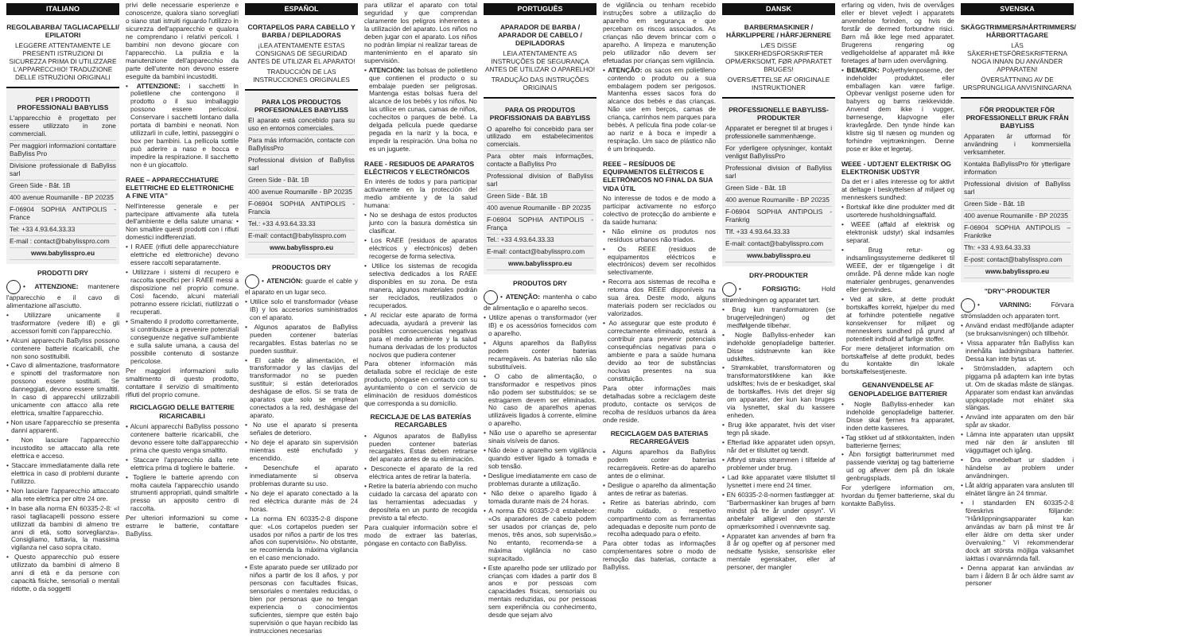ITALIANO
REGOLABARBA/ TAGLIACAPELLI/ EPILATORI
LEGGERE ATTENTAMENTE LE PRESENTI ISTRUZIONI DI SICUREZZA PRIMA DI UTILIZZARE L'APPARECCHIO! TRADUZIONE DELLE ISTRUZIONI ORIGINALI
PER I PRODOTTI PROFESSIONALI BABYLISS
L'apparecchio è progettato per essere utilizzato in zone commerciali.
Per maggiori informazioni contattare BaByliss Pro
Divisione professionale di BaByliss sarl
Green Side - Bât. 1B
400 avenue Roumanille - BP 20235
F-06904 SOPHIA ANTIPOLIS - France
Tel: +33 4.93.64.33.33
E-mail : contact@babylisspro.com
www.babylisspro.eu
PRODOTTI DRY
• ATTENZIONE: mantenere l'apparecchio e il cavo di alimentazione all'asciutto.
• Utilizzare unicamente il trasformatore (vedere IB) e gli accessori forniti con l'apparecchio.
• Alcuni apparecchi BaByliss possono contenere batterie ricaricabili, che non sono sostituibili.
• Cavo di alimentazione, trasformatore e spinotti del trasformatore non possono essere sostituiti. Se danneggiati, devono essere smaltiti. In caso di apparecchi utilizzabili unicamente con attacco alla rete elettrica, smaltire l'apparecchio.
• Non usare l'apparecchio se presenta danni apparenti.
• Non lasciare l'apparecchio incustodito se attaccato alla rete elettrica e acceso.
• Staccare immediatamente dalla rete elettrica in caso di problemi durante l'utilizzo.
• Non lasciare l'apparecchio attaccato alla rete elettrica per oltre 24 ore.
• In base alla norma EN 60335-2-8: «I rasoi tagliacapelli possono essere utilizzati da bambini di almeno tre anni di età, sotto sorveglianza». Consigliamo, tuttavia, la massima vigilanza nel caso sopra citato.
• Questo apparecchio può essere utilizzato da bambini di almeno 8 anni di età e da persone con capacità fisiche, sensoriali o mentali ridotte, o da soggetti
privi delle necessarie esperienze e conoscenze, qualora siano sorvegliati o siano stati istruiti riguardo l'utilizzo in sicurezza dell'apparecchio e qualora ne comprendano i relativi pericoli. I bambini non devono giocare con l'apparecchio. La pulizia e la manutenzione dell'apparecchio da parte dell'utente non devono essere eseguite da bambini incustoditi.
• ATTENZIONE: i sacchetti in polietilene che contengono il prodotto o il suo imballaggio possono essere pericolosi. Conservare i sacchetti lontano dalla portata di bambini e neonati. Non utilizzarli in culle, lettini, passeggini o box per bambini. La pellicola sottile può aderire a naso e bocca e impedire la respirazione. Il sacchetto non è un giocattolo.
RAEE – APPARECCHIATURE ELETTRICHE ED ELETTRONICHE A FINE VITA”
Nell'interesse generale e per partecipare attivamente alla tutela dell'ambiente e della salute umana: • Non smaltire questi prodotti con i rifiuti domestici indifferenziati.
• I RAEE (rifiuti delle apparecchiature elettriche ed elettroniche) devono essere raccolti separatamente.
• Utilizzare i sistemi di recupero e raccolta specifici per i RAEE messi a disposizione nel proprio comune. Così facendo, alcuni materiali potranno essere riciclati, riutilizzati o recuperati.
• Smaltendo il prodotto correttamente, si contribuisce a prevenire potenziali conseguenze negative sull'ambiente e sulla salute umana, a causa del possibile contenuto di sostanze pericolose.
Per maggiori informazioni sullo smaltimento di questo prodotto, contattare il servizio di smaltimento rifiuti del proprio comune.
RICICLAGGIO DELLE BATTERIE RICARICABILI
• Alcuni apparecchi BaByliss possono contenere batterie ricaricabili, che devono essere tolte dall'apparecchio prima che questo venga smaltito.
• Staccare l'apparecchio dalla rete elettrica prima di togliere le batterie.
• Togliere le batterie aprendo con molta cautela l'apparecchio usando strumenti appropriati, quindi smaltirle presso un apposito centro di raccolta.
Per ulteriori informazioni su come estrarre le batterie, contattare BaByliss.
ESPAÑOL
CORTAPELOS PARA CABELLO Y BARBA / DEPILADORAS
¡LEA ATENTAMENTE ESTAS CONSIGNAS DE SEGURIDAD ANTES DE UTILIZAR EL APARATO!
TRADUCCIÓN DE LAS INSTRUCCIONES ORIGINALES
PARA LOS PRODUCTOS PROFESIONALES BABYLISS
El aparato está concebido para su uso en entornos comerciales.
Para más información, contacte con BaBylissPro
Professional division of BaByliss sarl
Green Side - Bât. 1B
400 avenue Roumanille - BP 20235
F-06904 SOPHIA ANTIPOLIS - Francia
Tel.: +33 4.93.64.33.33
E-mail: contact@babylisspro.com
www.babylisspro.eu
PRODUCTOS DRY
• ATENCIÓN: guarde el cable y el aparato en un lugar seco.
• Utilice solo el transformador (véase IB) y los accesorios suministrados con el aparato.
• Algunos aparatos de BaByliss pueden contener baterías recargables. Estas baterías no se pueden sustituir.
• El cable de alimentación, el transformador y las clavijas del transformador no se pueden sustituir; si están deteriorados deshágase de ellos. Si se trata de aparatos que solo se emplean conectados a la red, deshágase del aparato.
• No use el aparato si presenta señales de deterioro.
• No deje el aparato sin supervisión mientras esté enchufado y encendido.
• Desenchufe el aparato inmediatamente si observa problemas durante su uso.
• No deje el aparato conectado a la red eléctrica durante más de 24 horas.
• La norma EN 60335-2-8 dispone que: «Los cortapelos pueden ser usados por niños a partir de los tres años con supervisión». No obstante, se recomienda la máxima vigilancia en el caso mencionado.
• Este aparato puede ser utilizado por niños a partir de los 8 años, y por personas con facultades físicas, sensoriales o mentales reducidas, o bien por personas que no tengan experiencia o conocimientos suficientes, siempre que estén bajo supervisión o que hayan recibido las instrucciones necesarias
para utilizar el aparato con total seguridad y que comprendan claramente los peligros inherentes a la utilización del aparato. Los niños no deben jugar con el aparato. Los niños no podrán limpiar ni realizar tareas de mantenimiento en el aparato sin supervisión.
• ATENCIÓN: las bolsas de polietileno que contienen el producto o su embalaje pueden ser peligrosas. Mantenga estas bolsas fuera del alcance de los bebés y los niños. No las utilice en cunas, camas de niños, cochecitos o parques de bebé. La delgada película puede quedarse pegada en la nariz y la boca, e impedir la respiración. Una bolsa no es un juguete.
RAEE - RESIDUOS DE APARATOS ELÉCTRICOS Y ELECTRÓNICOS
En interés de todos y para participar activamente en la protección del medio ambiente y de la salud humana:
• No se deshaga de estos productos junto con la basura doméstica sin clasificar.
• Los RAEE (residuos de aparatos eléctricos y electrónicos) deben recogerse de forma selectiva.
• Utilice los sistemas de recogida selectiva dedicados a los RAEE disponibles en su zona. De esta manera, algunos materiales podrán ser reciclados, reutilizados o recuperados.
• Al reciclar este aparato de forma adecuada, ayudará a prevenir las posibles consecuencias negativas para el medio ambiente y la salud humana derivadas de los productos nocivos que pudiera contener
Para obtener información más detallada sobre el reciclaje de este producto, póngase en contacto con su ayuntamiento o con el servicio de eliminación de residuos domésticos que corresponda a su domicilio.
RECICLAJE DE LAS BATERÍAS RECARGABLES
• Algunos aparatos de BaByliss pueden contener baterías recargables. Estas deben retirarse del aparato antes de su eliminación.
• Desconecte el aparato de la red eléctrica antes de retirar la batería.
• Retire la batería abriendo con mucho cuidado la carcasa del aparato con las herramientas adecuadas y deposítela en un punto de recogida previsto a tal efecto.
Para cualquier información sobre el modo de extraer las baterías, póngase en contacto con BaByliss.
PORTUGUÊS
APARADOR DE BARBA / APARADOR DE CABELO / DEPILADORAS
LEIA ATENTAMENTE AS INSTRUÇÕES DE SEGURANÇA ANTES DE UTILIZAR O APARELHO!
TRADUÇÃO DAS INSTRUÇÕES ORIGINAIS
PARA OS PRODUTOS PROFISSIONAIS DA BABYLISS
O aparelho foi concebido para ser utilizado em estabelecimentos comerciais.
Para obter mais informações, contacte a BaByliss Pro
Professional division of BaByliss sarl
Green Side - Bât. 1B
400 avenue Roumanille - BP 20235
F-06904 SOPHIA ANTIPOLIS - França
Tel.: +33 4.93.64.33.33
E-mail: contact@babylisspro.com
www.babylisspro.eu
PRODUTOS DRY
• ATENÇÃO: mantenha o cabo de alimentação e o aparelho secos.
• Utilize apenas o transformador (ver IB) e os acessórios fornecidos com o aparelho.
• Alguns aparelhos da BaByliss podem conter baterias recarregáveis. As baterias não são substituíveis.
• O cabo de alimentação, o transformador e respetivos pinos não podem ser substituídos; se se estragarem devem ser eliminados. No caso de aparelhos apenas utilizáveis ligados à corrente, elimine o aparelho.
• Não use o aparelho se apresentar sinais visíveis de danos.
• Não deixe o aparelho sem vigilância quando estiver ligado à tomada e sob tensão.
• Desligue imediatamente em caso de problemas durante a utilização.
• Não deixe o aparelho ligado à tomada durante mais de 24 horas.
• A norma EN 60335-2-8 estabelece: «Os aparadores de cabelo podem ser usados por crianças de, pelo menos, três anos, sob supervisão.» No entanto, recomenda-se a máxima vigilância no caso supracitado.
• Este aparelho pode ser utilizado por crianças com idades a partir dos 8 anos e por pessoas com capacidades físicas, sensoriais ou mentais reduzidas, ou por pessoas sem experiência ou conhecimento, desde que sejam alvo
de vigilância ou tenham recebido instruções sobre a utilização do aparelho em segurança e que percebam os riscos associados. As crianças não devem brincar com o aparelho. A limpeza e manutenção pelo utilizador não devem ser efetuadas por crianças sem vigilância.
• ATENÇÃO: os sacos em polietileno contendo o produto ou a sua embalagem podem ser perigosos. Mantenha esses sacos fora do alcance dos bebés e das crianças. Não use em berços, camas de criança, carrinhos nem parques para bebés. A película fina pode colar-se ao nariz e à boca e impedir a respiração. Um saco de plástico não é um brinquedo.
REEE – RESÍDUOS DE EQUIPAMENTOS ELÉTRICOS E ELETRÓNICOS NO FINAL DA SUA VIDA ÚTIL
No interesse de todos e de modo a participar activamente no esforço colectivo de protecção do ambiente e da saúde humana:
• Não elimine os produtos nos resíduos urbanos não triados.
• Os REEE (resíduos de equipamentos eléctricos e electrónicos) devem ser recolhidos selectivamente.
• Recorra aos sistemas de recolha e retoma dos REEE disponíveis na sua área. Deste modo, alguns materiais podem ser reciclados ou valorizados.
• Ao assegurar que este produto é correctamente eliminado, estará a contribuir para prevenir potenciais consequências negativas para o ambiente e para a saúde humana devido ao teor de substâncias nocivas presentes na sua constituição.
Para obter informações mais detalhadas sobre a reciclagem deste produto, contacte os serviços de recolha de resíduos urbanos da área onde reside.
RECICLAGEM DAS BATERIAS RECARREGÁVEIS
• Alguns aparelhos da BaByliss podem conter baterias recarregáveis. Retire-as do aparelho antes de o eliminar.
• Desligue o aparelho da alimentação antes de retirar as baterias.
• Retire as baterias abrindo, com muito cuidado, o respetivo compartimento com as ferramentas adequadas e deposite num ponto de recolha adequado para o efeito.
Para obter todas as informações complementares sobre o modo de remoção das baterias, contacte a BaByliss.
DANSK
BARBERMASKINER / HÅRKLIPPERE / HÅRFJERNERE
LÆS DISSE SIKKERHEDSFORSKRIFTER OPMÆRKSOMT, FØR APPARATET BRUGES!
OVERSÆTTELSE AF ORIGINALE INSTRUKTIONER
PROFESSIONELLE BABYLISS-PRODUKTER
Apparatet er beregnet til at bruges i professionelle sammenhænge.
For yderligere oplysninger, kontakt venligst BaBylissPro
Professional division of BaByliss sarl
Green Side - Bât. 1B
400 avenue Roumanille - BP 20235
F-06904 SOPHIA ANTIPOLIS - Frankrig
Tlf. +33 4.93.64.33.33
E-mail: contact@babylisspro.com
www.babylisspro.eu
DRY-PRODUKTER
• FORSIGTIG: Hold strømledningen og apparatet tørt.
• Brug kun transformatoren (se brugervejledningen) og det medfølgende tilbehør.
• Nogle BaByliss-enheder kan indeholde genopladelige batterier. Disse sidstnævnte kan ikke udskiftes.
• Strømkablet, transformatoren og transformatorstikkene kan ikke udskiftes; hvis de er beskadiget, skal de bortskaffes. Hvis det drejer sig om apparater, der kun kan bruges via lysnettet, skal du kassere enheden.
• Brug ikke apparatet, hvis det viser tegn på skade.
• Efterlad ikke apparatet uden opsyn, når det er tilsluttet og tændt.
• Afbryd straks strømmen i tilfælde af problemer under brug.
• Lad ikke apparatet være tilsluttet til lysnettet i mere end 24 timer.
• EN 60335-2-8-normen fastlægger at: "Barbermaskiner kan bruges af børn mindst på tre år under opsyn". Vi anbefaler alligevel den største opmærksomhed i ovennævnte sag.
• Apparatet kan anvendes af børn fra 8 år og opefter og af personer med nedsatte fysiske, sensoriske eller mentale egenskaber, eller af personer, der mangler
erfaring og viden, hvis de overvåges eller er blevet vejledt i apparatets anvendelse forinden, og hvis de forstår de dermed forbundne risici. Børn må ikke lege med apparatet. Brugerens rengøring og vedligeholdelse af apparatet må ikke foretages af børn uden overvågning.
• BEMÆRK: Polyethylenposerne, der indeholder produktet, eller emballagen kan være farlige. Opbevar venligst poserne uden for babyers og børns rækkevidde. Anvend dem ikke i vugger, børnesenge, klapvogne eller kravlegårde. Den tynde hinde kan klistre sig til næsen og munden og forhindre vejrtrækningen. Denne pose er ikke et legetøj.
WEEE - UDTJENT ELEKTRISK OG ELEKTRONISK UDSTYR
Da det er i alles interesse og for aktivt at deltage i beskyttelsen af miljøet og menneskers sundhed:
• Bortskaf ikke dine produkter med dit usorterede husholdningsaffald.
• WEEE (affald af elektrisk og elektronisk udstyr) skal indsamles separat.
• Brug retur- og indsamlingssystemerne dedikeret til WEEE, der er tilgængelige i dit område. På denne måde kan nogle materialer genbruges, genanvendes eller genvindes.
• Ved at sikre, at dette produkt bortskaffes korrekt, hjælper du med at forhindre potentielle negative konsekvenser for miljøet og menneskers sundhed på grund af potentielt indhold af farlige stoffer.
For mere detaljeret information om bortskaffelse af dette produkt, bedes du kontakte din lokale bortskaffelsestjeneste.
GENANVENDELSE AF GENOPLADELIGE BATTERIER
• Nogle BaByliss-enheder kan indeholde genopladelige batterier. Disse skal fjernes fra apparatet, inden dette kasseres.
• Tag stikket ud af stikkontakten, inden batterierne fjernes;
• Åbn forsigtigt batterirummet med passende værktøj og tag batterierne ud og aflever dem på din lokale genbrugsplads.
For yderligere information om, hvordan du fjerner batterierne, skal du kontakte BaByliss.
SVENSKA
SKÄGGTRIMMERS/HÅRTRIMMERS/ HÅRBORTTAGARE
LÄS SÄKERHETSFÖRESKRIFTERNA NOGA INNAN DU ANVÄNDER APPARATEN!
ÖVERSÄTTNING AV DE URSPRUNGLIGA ANVISNINGARNA
FÖR PRODUKTER FÖR PROFESSIONELLT BRUK FRÅN BABYLISS
Apparaten är utformad för användning i kommersiella verksamheter.
Kontakta BaBylissPro för ytterligare information
Professional division of BaByliss sarl
Green Side - Bât. 1B
400 avenue Roumanille - BP 20235
F-06904 SOPHIA ANTIPOLIS – Frankrike
Tfn: +33 4.93.64.33.33
E-post: contact@babylisspro.com
www.babylisspro.eu
"DRY"-PRODUKTER
• VARNING: Förvara strömsladden och apparaten torrt.
• Använd endast medföljande adapter (se bruksanvisningen) och tillbehör.
• Vissa apparater från BaByliss kan innehålla laddningsbara batterier. Dessa kan inte bytas ut.
• Strömsladden, adaptern och piggarna på adaptern kan inte bytas ut. Om de skadas måste de slängas. Apparater som endast kan användas uppkopplade mot elnätet ska slängas.
• Använd inte apparaten om den bär spår av skador.
• Lämna inte apparaten utan uppsikt med när den är ansluten till vägguttaget och igång.
• Dra omedelbart ur sladden i händelse av problem under användningen.
• Låt aldrig apparaten vara ansluten till elnätet längre än 24 timmar.
• I standarden EN 60335-2-8 föreskrivs följande: "Hårklippningsapparater kan användas av barn på minst tre år eller äldre om detta sker under övervakning." Vi rekommenderar dock att största möjliga vaksamhet iakttas i ovannämnda fall.
• Denna apparat kan användas av barn i åldern 8 år och äldre samt av personer